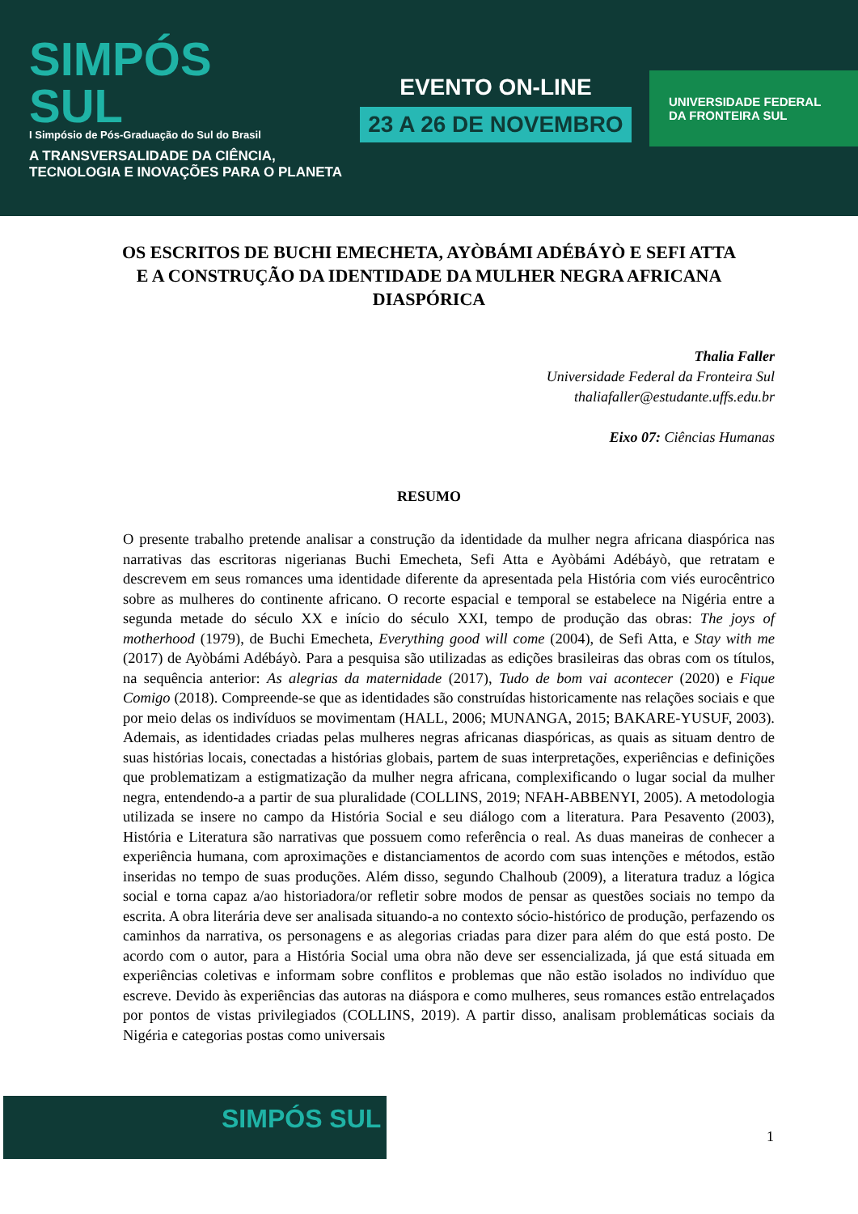SIMPÓS
SUL
I Simpósio de Pós-Graduação do Sul do Brasil
A TRANSVERSALIDADE DA CIÊNCIA,
TECNOLOGIA E INOVAÇÕES PARA O PLANETA
EVENTO ON-LINE
23 A 26 DE NOVEMBRO
UNIVERSIDADE FEDERAL DA FRONTEIRA SUL
OS ESCRITOS DE BUCHI EMECHETA, AYÒBÁMI ADÉBÁYÒ E SEFI ATTA E A CONSTRUÇÃO DA IDENTIDADE DA MULHER NEGRA AFRICANA DIASPÓRICA
Thalia Faller
Universidade Federal da Fronteira Sul
thaliafaller@estudante.uffs.edu.br
Eixo 07: Ciências Humanas
RESUMO
O presente trabalho pretende analisar a construção da identidade da mulher negra africana diaspórica nas narrativas das escritoras nigerianas Buchi Emecheta, Sefi Atta e Ayòbámi Adébáyò, que retratam e descrevem em seus romances uma identidade diferente da apresentada pela História com viés eurocêntrico sobre as mulheres do continente africano. O recorte espacial e temporal se estabelece na Nigéria entre a segunda metade do século XX e início do século XXI, tempo de produção das obras: The joys of motherhood (1979), de Buchi Emecheta, Everything good will come (2004), de Sefi Atta, e Stay with me (2017) de Ayòbámi Adébáyò. Para a pesquisa são utilizadas as edições brasileiras das obras com os títulos, na sequência anterior: As alegrias da maternidade (2017), Tudo de bom vai acontecer (2020) e Fique Comigo (2018). Compreende-se que as identidades são construídas historicamente nas relações sociais e que por meio delas os indivíduos se movimentam (HALL, 2006; MUNANGA, 2015; BAKARE-YUSUF, 2003). Ademais, as identidades criadas pelas mulheres negras africanas diaspóricas, as quais as situam dentro de suas histórias locais, conectadas a histórias globais, partem de suas interpretações, experiências e definições que problematizam a estigmatização da mulher negra africana, complexificando o lugar social da mulher negra, entendendo-a a partir de sua pluralidade (COLLINS, 2019; NFAH-ABBENYI, 2005). A metodologia utilizada se insere no campo da História Social e seu diálogo com a literatura. Para Pesavento (2003), História e Literatura são narrativas que possuem como referência o real. As duas maneiras de conhecer a experiência humana, com aproximações e distanciamentos de acordo com suas intenções e métodos, estão inseridas no tempo de suas produções. Além disso, segundo Chalhoub (2009), a literatura traduz a lógica social e torna capaz a/ao historiadora/or refletir sobre modos de pensar as questões sociais no tempo da escrita. A obra literária deve ser analisada situando-a no contexto sócio-histórico de produção, perfazendo os caminhos da narrativa, os personagens e as alegorias criadas para dizer para além do que está posto. De acordo com o autor, para a História Social uma obra não deve ser essencializada, já que está situada em experiências coletivas e informam sobre conflitos e problemas que não estão isolados no indivíduo que escreve. Devido às experiências das autoras na diáspora e como mulheres, seus romances estão entrelaçados por pontos de vistas privilegiados (COLLINS, 2019). A partir disso, analisam problemáticas sociais da Nigéria e categorias postas como universais
SIMPÓS SUL
1